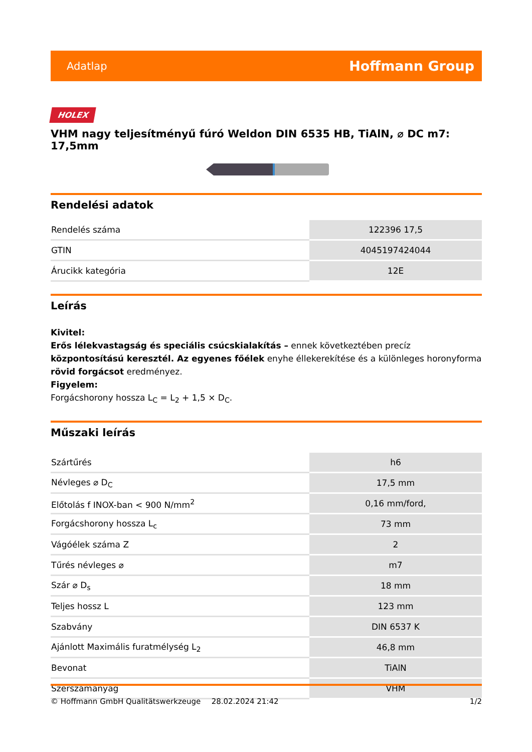Adatlap Hoffmann Group
HOLEX
VHM nagy teljesítményű fúró Weldon DIN 6535 HB, TiAlN, ⌀ DC m7: 17,5mm
Rendelési adatok
| Rendelés száma | 122396 17,5 |
| GTIN | 4045197424044 |
| Árucikk kategória | 12E |
Leírás
Kivitel:
Erős lélekvastagság és speciális csúcskialakítás – ennek következtében precíz központosítású keresztél. Az egyenes főélek enyhe éllekerekítése és a különleges horonyforma rövid forgácsot eredményez.
Figyelem:
Forgácshorony hossza L<sub>C</sub> = L<sub>2</sub> + 1,5 × D<sub>C</sub>.
Műszaki leírás
| Szártűrés | h6 |
| Névleges ⌀ D<sub>C</sub> | 17,5 mm |
| Előtolás f INOX-ban < 900 N/mm<sup>2</sup> | 0,16 mm/ford, |
| Forgácshorony hossza L<sub>c</sub> | 73 mm |
| Vágóélek száma Z | 2 |
| Tűrés névleges ⌀ | m7 |
| Szár ⌀ D<sub>s</sub> | 18 mm |
| Teljes hossz L | 123 mm |
| Szabvány | DIN 6537 K |
| Ajánlott Maximális furatmélység L<sub>2</sub> | 46,8 mm |
| Bevonat | TiAlN |
| Szerszámanyag | VHM |
© Hoffmann GmbH Qualitätswerkzeuge 28.02.2024 21:42 1/2